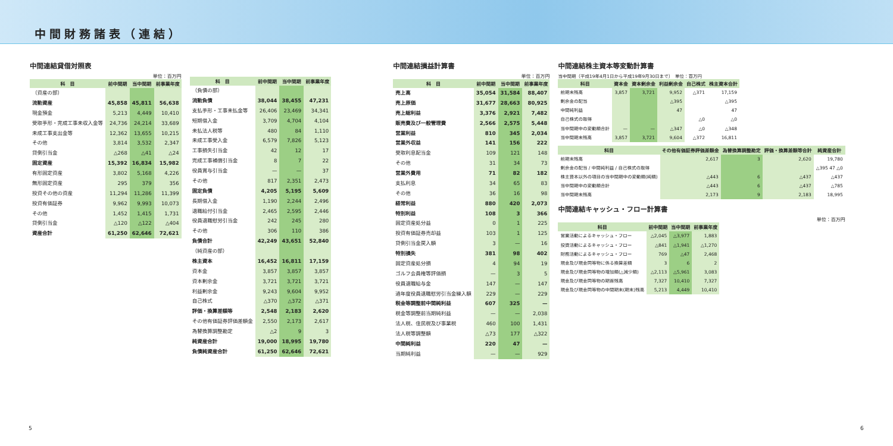中間財務諸表（連結）
中間連結貸借対照表
単位：百万円
| 科 目 | 前中間期 | 当中間期 | 前事業年度 |
| --- | --- | --- | --- |
| （資産の部） | | | |
| 流動資産 | 45,858 | 45,811 | 56,638 |
| 現金預金 | 5,213 | 4,449 | 10,410 |
| 受取手形・完成工事未収入金等 | 24,736 | 24,214 | 33,689 |
| 未成工事支出金等 | 12,362 | 13,655 | 10,215 |
| その他 | 3,814 | 3,532 | 2,347 |
| 貸倒引当金 | △268 | △41 | △24 |
| 固定資産 | 15,392 | 16,834 | 15,982 |
| 有形固定資産 | 3,802 | 5,168 | 4,226 |
| 無形固定資産 | 295 | 379 | 356 |
| 投資その他の資産 | 11,294 | 11,286 | 11,399 |
| 投資有価証券 | 9,962 | 9,993 | 10,073 |
| その他 | 1,452 | 1,415 | 1,731 |
| 貸倒引当金 | △120 | △122 | △404 |
| 資産合計 | 61,250 | 62,646 | 72,621 |
| 科 目 | 前中間期 | 当中間期 | 前事業年度 |
| --- | --- | --- | --- |
| （負債の部） | | | |
| 流動負債 | 38,044 | 38,455 | 47,231 |
| 支払手形・工事未払金等 | 26,406 | 23,469 | 34,341 |
| 短期借入金 | 3,709 | 4,704 | 4,104 |
| 未払法人税等 | 480 | 84 | 1,110 |
| 未成工事受入金 | 6,579 | 7,826 | 5,123 |
| 工事損失引当金 | 42 | 12 | 17 |
| 完成工事補償引当金 | 8 | 7 | 22 |
| 役員賞与引当金 | — | — | 37 |
| その他 | 817 | 2,351 | 2,473 |
| 固定負債 | 4,205 | 5,195 | 5,609 |
| 長期借入金 | 1,190 | 2,244 | 2,496 |
| 退職給付引当金 | 2,465 | 2,595 | 2,446 |
| 役員退職慰労引当金 | 242 | 245 | 280 |
| その他 | 306 | 110 | 386 |
| 負債合計 | 42,249 | 43,651 | 52,840 |
| （純資産の部） | | | |
| 株主資本 | 16,452 | 16,811 | 17,159 |
| 資本金 | 3,857 | 3,857 | 3,857 |
| 資本剰余金 | 3,721 | 3,721 | 3,721 |
| 利益剰余金 | 9,243 | 9,604 | 9,952 |
| 自己株式 | △370 | △372 | △371 |
| 評価・換算差額等 | 2,548 | 2,183 | 2,620 |
| その他有価証券評価差額金 | 2,550 | 2,173 | 2,617 |
| 為替換算調整勘定 | △2 | 9 | 3 |
| 純資産合計 | 19,000 | 18,995 | 19,780 |
| 負債純資産合計 | 61,250 | 62,646 | 72,621 |
中間連結損益計算書
単位：百万円
| 科 目 | 前中間期 | 当中間期 | 前事業年度 |
| --- | --- | --- | --- |
| 売上高 | 35,054 | 31,584 | 88,407 |
| 売上原価 | 31,677 | 28,663 | 80,925 |
| 売上総利益 | 3,376 | 2,921 | 7,482 |
| 販売費及び一般管理費 | 2,566 | 2,575 | 5,448 |
| 営業利益 | 810 | 345 | 2,034 |
| 営業外収益 | 141 | 156 | 222 |
| 受取利息配当金 | 109 | 121 | 148 |
| その他 | 31 | 34 | 73 |
| 営業外費用 | 71 | 82 | 182 |
| 支払利息 | 34 | 65 | 83 |
| その他 | 36 | 16 | 98 |
| 経常利益 | 880 | 420 | 2,073 |
| 特別利益 | 108 | 3 | 366 |
| 固定資産処分益 | 0 | 1 | 225 |
| 投資有価証券売却益 | 103 | 1 | 125 |
| 貸倒引当金戻入額 | 3 | — | 16 |
| 特別損失 | 381 | 98 | 402 |
| 固定資産処分損 | 4 | 94 | 19 |
| ゴルフ会員権等評価損 | — | 3 | 5 |
| 役員退職給与金 | 147 | — | 147 |
| 過年度役員退職慰労引当金繰入額 | 229 | — | 229 |
| 税金等調整前中間純利益 | 607 | 325 | — |
| 税金等調整前当期純利益 | — | — | 2,038 |
| 法人税、住民税及び事業税 | 460 | 100 | 1,431 |
| 法人税等調整額 | △73 | 177 | △322 |
| 中間純利益 | 220 | 47 | — |
| 当期純利益 | — | — | 929 |
中間連結株主資本等変動計算書
当中間期（平成19年4月1日から平成19年9月30日まで）　単位：百万円
| 科目 | 資本金 | 資本剰余金 | 利益剰余金 | 自己株式 | 株主資本合計 |
| --- | --- | --- | --- | --- | --- |
| 前期末残高 | 3,857 | 3,721 | 9,952 | △371 | 17,159 |
| 剰余金の配当 | | | △395 | | △395 |
| 中間純利益 | | | 47 | | 47 |
| 自己株式の取得 | | | | △0 | △0 |
| 当中間期中の変動額合計 | — | — | △347 | △0 | △348 |
| 当中間期末残高 | 3,857 | 3,721 | 9,604 | △372 | 16,811 |
| 科目 | その他有価証券評価差額金 | 為替換算調整勘定 | 評価・換算差額等合計 | 純資産合計 |
| --- | --- | --- | --- | --- |
| 前期末残高 | 2,617 | 3 | 2,620 | 19,780 |
| 剰余金の配当 / 中間純利益 / 自己株式の取得 | | | | △395 47 △0 |
| 株主資本以外の項目の当中間期中の変動額(純額) | △443 | 6 | △437 | △437 |
| 当中間期中の変動額合計 | △443 | 6 | △437 | △785 |
| 当中間期末残高 | 2,173 | 9 | 2,183 | 18,995 |
中間連結キャッシュ・フロー計算書
単位：百万円
| 科目 | 前中間期 | 当中間期 | 前事業年度 |
| --- | --- | --- | --- |
| 営業活動によるキャッシュ・フロー | △2,045 | △3,977 | 1,883 |
| 投資活動によるキャッシュ・フロー | △841 | △1,941 | △1,270 |
| 財務活動によるキャッシュ・フロー | 769 | △47 | 2,468 |
| 現金及び現金同等物に係る換算差額 | 3 | 6 | 2 |
| 現金及び現金同等物の増加額(△減少額) | △2,113 | △5,961 | 3,083 |
| 現金及び現金同等物の期首残高 | 7,327 | 10,410 | 7,327 |
| 現金及び現金同等物の中間期末(期末)残高 | 5,213 | 4,449 | 10,410 |
5 6